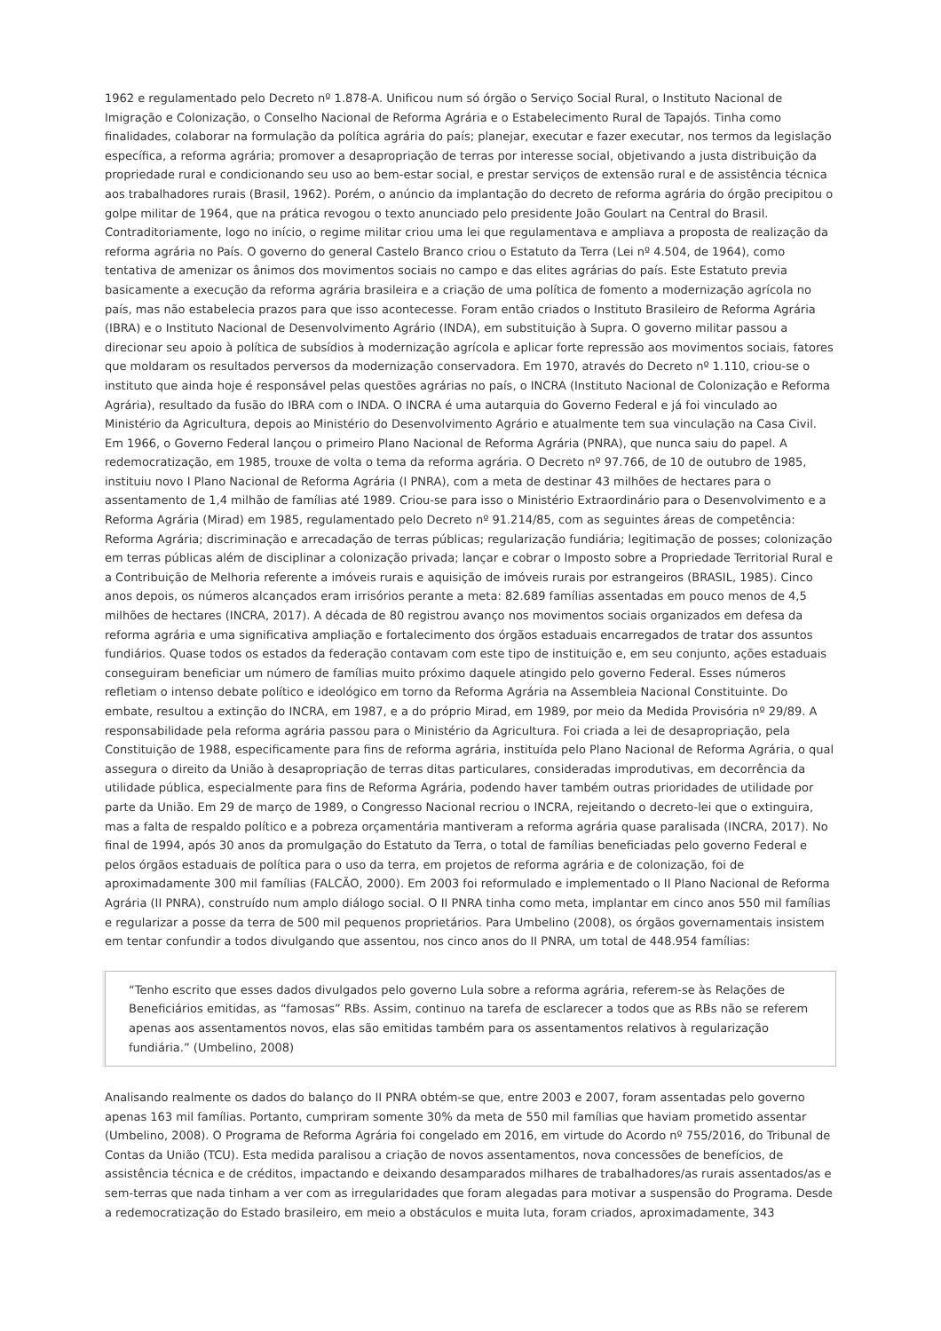1962 e regulamentado pelo Decreto nº 1.878-A. Unificou num só órgão o Serviço Social Rural, o Instituto Nacional de Imigração e Colonização, o Conselho Nacional de Reforma Agrária e o Estabelecimento Rural de Tapajós. Tinha como finalidades, colaborar na formulação da política agrária do país; planejar, executar e fazer executar, nos termos da legislação específica, a reforma agrária; promover a desapropriação de terras por interesse social, objetivando a justa distribuição da propriedade rural e condicionando seu uso ao bem-estar social, e prestar serviços de extensão rural e de assistência técnica aos trabalhadores rurais (Brasil, 1962). Porém, o anúncio da implantação do decreto de reforma agrária do órgão precipitou o golpe militar de 1964, que na prática revogou o texto anunciado pelo presidente João Goulart na Central do Brasil. Contraditoriamente, logo no início, o regime militar criou uma lei que regulamentava e ampliava a proposta de realização da reforma agrária no País. O governo do general Castelo Branco criou o Estatuto da Terra (Lei nº 4.504, de 1964), como tentativa de amenizar os ânimos dos movimentos sociais no campo e das elites agrárias do país. Este Estatuto previa basicamente a execução da reforma agrária brasileira e a criação de uma política de fomento a modernização agrícola no país, mas não estabelecia prazos para que isso acontecesse. Foram então criados o Instituto Brasileiro de Reforma Agrária (IBRA) e o Instituto Nacional de Desenvolvimento Agrário (INDA), em substituição à Supra. O governo militar passou a direcionar seu apoio à política de subsídios à modernização agrícola e aplicar forte repressão aos movimentos sociais, fatores que moldaram os resultados perversos da modernização conservadora. Em 1970, através do Decreto nº 1.110, criou-se o instituto que ainda hoje é responsável pelas questões agrárias no país, o INCRA (Instituto Nacional de Colonização e Reforma Agrária), resultado da fusão do IBRA com o INDA. O INCRA é uma autarquia do Governo Federal e já foi vinculado ao Ministério da Agricultura, depois ao Ministério do Desenvolvimento Agrário e atualmente tem sua vinculação na Casa Civil. Em 1966, o Governo Federal lançou o primeiro Plano Nacional de Reforma Agrária (PNRA), que nunca saiu do papel. A redemocratização, em 1985, trouxe de volta o tema da reforma agrária. O Decreto nº 97.766, de 10 de outubro de 1985, instituiu novo I Plano Nacional de Reforma Agrária (I PNRA), com a meta de destinar 43 milhões de hectares para o assentamento de 1,4 milhão de famílias até 1989. Criou-se para isso o Ministério Extraordinário para o Desenvolvimento e a Reforma Agrária (Mirad) em 1985, regulamentado pelo Decreto nº 91.214/85, com as seguintes áreas de competência: Reforma Agrária; discriminação e arrecadação de terras públicas; regularização fundiária; legitimação de posses; colonização em terras públicas além de disciplinar a colonização privada; lançar e cobrar o Imposto sobre a Propriedade Territorial Rural e a Contribuição de Melhoria referente a imóveis rurais e aquisição de imóveis rurais por estrangeiros (BRASIL, 1985). Cinco anos depois, os números alcançados eram irrisórios perante a meta: 82.689 famílias assentadas em pouco menos de 4,5 milhões de hectares (INCRA, 2017). A década de 80 registrou avanço nos movimentos sociais organizados em defesa da reforma agrária e uma significativa ampliação e fortalecimento dos órgãos estaduais encarregados de tratar dos assuntos fundiários. Quase todos os estados da federação contavam com este tipo de instituição e, em seu conjunto, ações estaduais conseguiram beneficiar um número de famílias muito próximo daquele atingido pelo governo Federal. Esses números refletiam o intenso debate político e ideológico em torno da Reforma Agrária na Assembleia Nacional Constituinte. Do embate, resultou a extinção do INCRA, em 1987, e a do próprio Mirad, em 1989, por meio da Medida Provisória nº 29/89. A responsabilidade pela reforma agrária passou para o Ministério da Agricultura. Foi criada a lei de desapropriação, pela Constituição de 1988, especificamente para fins de reforma agrária, instituída pelo Plano Nacional de Reforma Agrária, o qual assegura o direito da União à desapropriação de terras ditas particulares, consideradas improdutivas, em decorrência da utilidade pública, especialmente para fins de Reforma Agrária, podendo haver também outras prioridades de utilidade por parte da União. Em 29 de março de 1989, o Congresso Nacional recriou o INCRA, rejeitando o decreto-lei que o extinguira, mas a falta de respaldo político e a pobreza orçamentária mantiveram a reforma agrária quase paralisada (INCRA, 2017). No final de 1994, após 30 anos da promulgação do Estatuto da Terra, o total de famílias beneficiadas pelo governo Federal e pelos órgãos estaduais de política para o uso da terra, em projetos de reforma agrária e de colonização, foi de aproximadamente 300 mil famílias (FALCÃO, 2000). Em 2003 foi reformulado e implementado o II Plano Nacional de Reforma Agrária (II PNRA), construído num amplo diálogo social. O II PNRA tinha como meta, implantar em cinco anos 550 mil famílias e regularizar a posse da terra de 500 mil pequenos proprietários. Para Umbelino (2008), os órgãos governamentais insistem em tentar confundir a todos divulgando que assentou, nos cinco anos do II PNRA, um total de 448.954 famílias:
“Tenho escrito que esses dados divulgados pelo governo Lula sobre a reforma agrária, referem-se às Relações de Beneficiários emitidas, as “famosas” RBs. Assim, continuo na tarefa de esclarecer a todos que as RBs não se referem apenas aos assentamentos novos, elas são emitidas também para os assentamentos relativos à regularização fundiária.” (Umbelino, 2008)
Analisando realmente os dados do balanço do II PNRA obtém-se que, entre 2003 e 2007, foram assentadas pelo governo apenas 163 mil famílias. Portanto, cumpriram somente 30% da meta de 550 mil famílias que haviam prometido assentar (Umbelino, 2008). O Programa de Reforma Agrária foi congelado em 2016, em virtude do Acordo nº 755/2016, do Tribunal de Contas da União (TCU). Esta medida paralisou a criação de novos assentamentos, nova concessões de benefícios, de assistência técnica e de créditos, impactando e deixando desamparados milhares de trabalhadores/as rurais assentados/as e sem-terras que nada tinham a ver com as irregularidades que foram alegadas para motivar a suspensão do Programa. Desde a redemocratização do Estado brasileiro, em meio a obstáculos e muita luta, foram criados, aproximadamente, 343